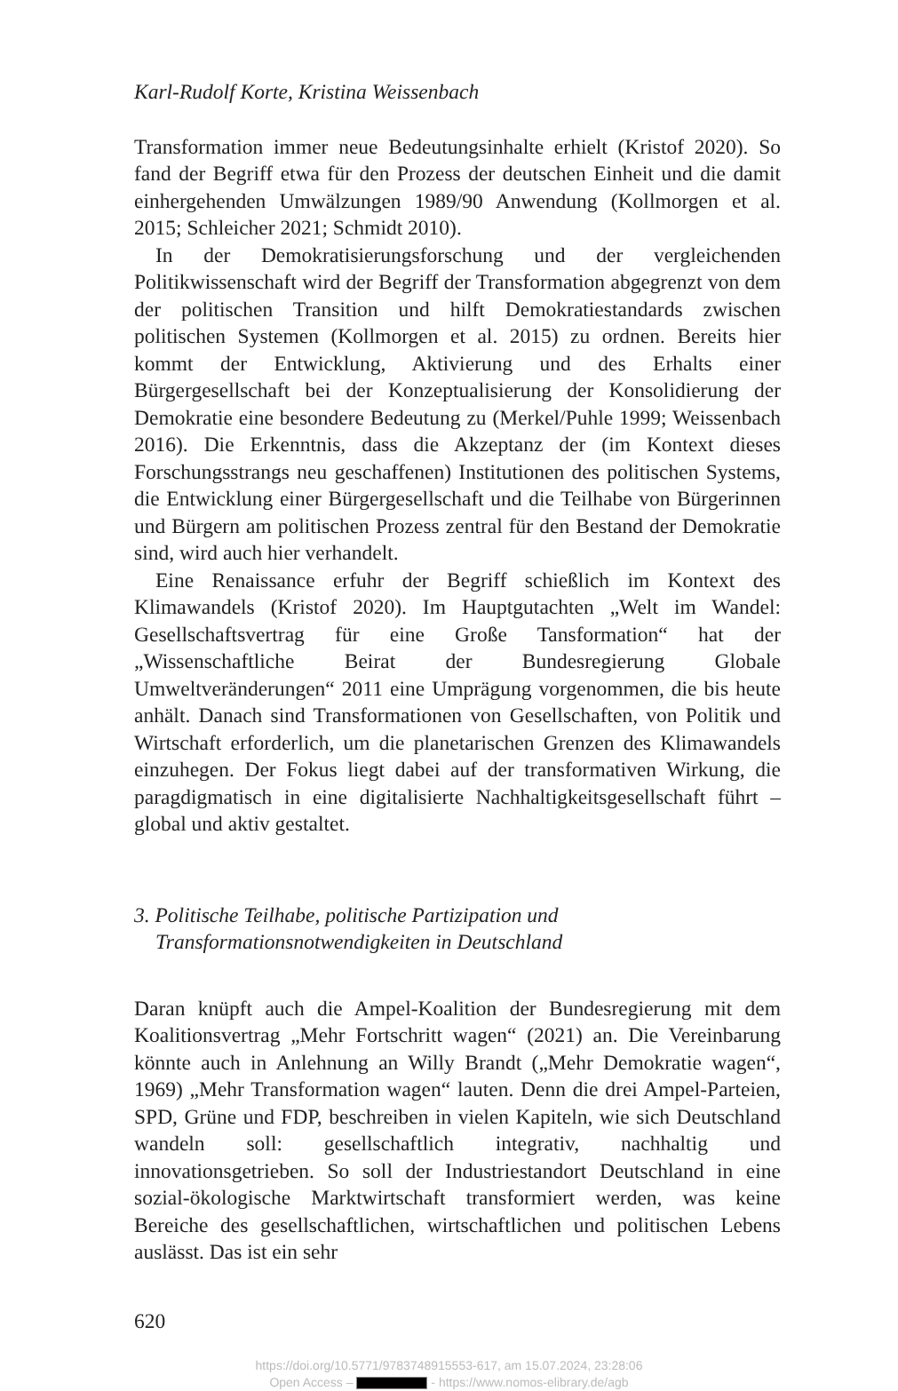Karl-Rudolf Korte, Kristina Weissenbach
Transformation immer neue Bedeutungsinhalte erhielt (Kristof 2020). So fand der Begriff etwa für den Prozess der deutschen Einheit und die damit einhergehenden Umwälzungen 1989/90 Anwendung (Kollmorgen et al. 2015; Schleicher 2021; Schmidt 2010).
In der Demokratisierungsforschung und der vergleichenden Politikwissenschaft wird der Begriff der Transformation abgegrenzt von dem der politischen Transition und hilft Demokratiestandards zwischen politischen Systemen (Kollmorgen et al. 2015) zu ordnen. Bereits hier kommt der Entwicklung, Aktivierung und des Erhalts einer Bürgergesellschaft bei der Konzeptualisierung der Konsolidierung der Demokratie eine besondere Bedeutung zu (Merkel/Puhle 1999; Weissenbach 2016). Die Erkenntnis, dass die Akzeptanz der (im Kontext dieses Forschungsstrangs neu geschaffenen) Institutionen des politischen Systems, die Entwicklung einer Bürgergesellschaft und die Teilhabe von Bürgerinnen und Bürgern am politischen Prozess zentral für den Bestand der Demokratie sind, wird auch hier verhandelt.
Eine Renaissance erfuhr der Begriff schießlich im Kontext des Klimawandels (Kristof 2020). Im Hauptgutachten „Welt im Wandel: Gesellschaftsvertrag für eine Große Tansformation“ hat der „Wissenschaftliche Beirat der Bundesregierung Globale Umweltveränderungen“ 2011 eine Umprägung vorgenommen, die bis heute anhält. Danach sind Transformationen von Gesellschaften, von Politik und Wirtschaft erforderlich, um die planetarischen Grenzen des Klimawandels einzuhegen. Der Fokus liegt dabei auf der transformativen Wirkung, die paragdigmatisch in eine digitalisierte Nachhaltigkeitsgesellschaft führt – global und aktiv gestaltet.
3. Politische Teilhabe, politische Partizipation und
Transformationsnotwendigkeiten in Deutschland
Daran knüpft auch die Ampel-Koalition der Bundesregierung mit dem Koalitionsvertrag „Mehr Fortschritt wagen“ (2021) an. Die Vereinbarung könnte auch in Anlehnung an Willy Brandt („Mehr Demokratie wagen“, 1969) „Mehr Transformation wagen“ lauten. Denn die drei Ampel-Parteien, SPD, Grüne und FDP, beschreiben in vielen Kapiteln, wie sich Deutschland wandeln soll: gesellschaftlich integrativ, nachhaltig und innovationsgetrieben. So soll der Industriestandort Deutschland in eine sozial-ökologische Marktwirtschaft transformiert werden, was keine Bereiche des gesellschaftlichen, wirtschaftlichen und politischen Lebens auslässt. Das ist ein sehr
620
https://doi.org/10.5771/9783748915553-617, am 15.07.2024, 23:28:06
Open Access – - https://www.nomos-elibrary.de/agb